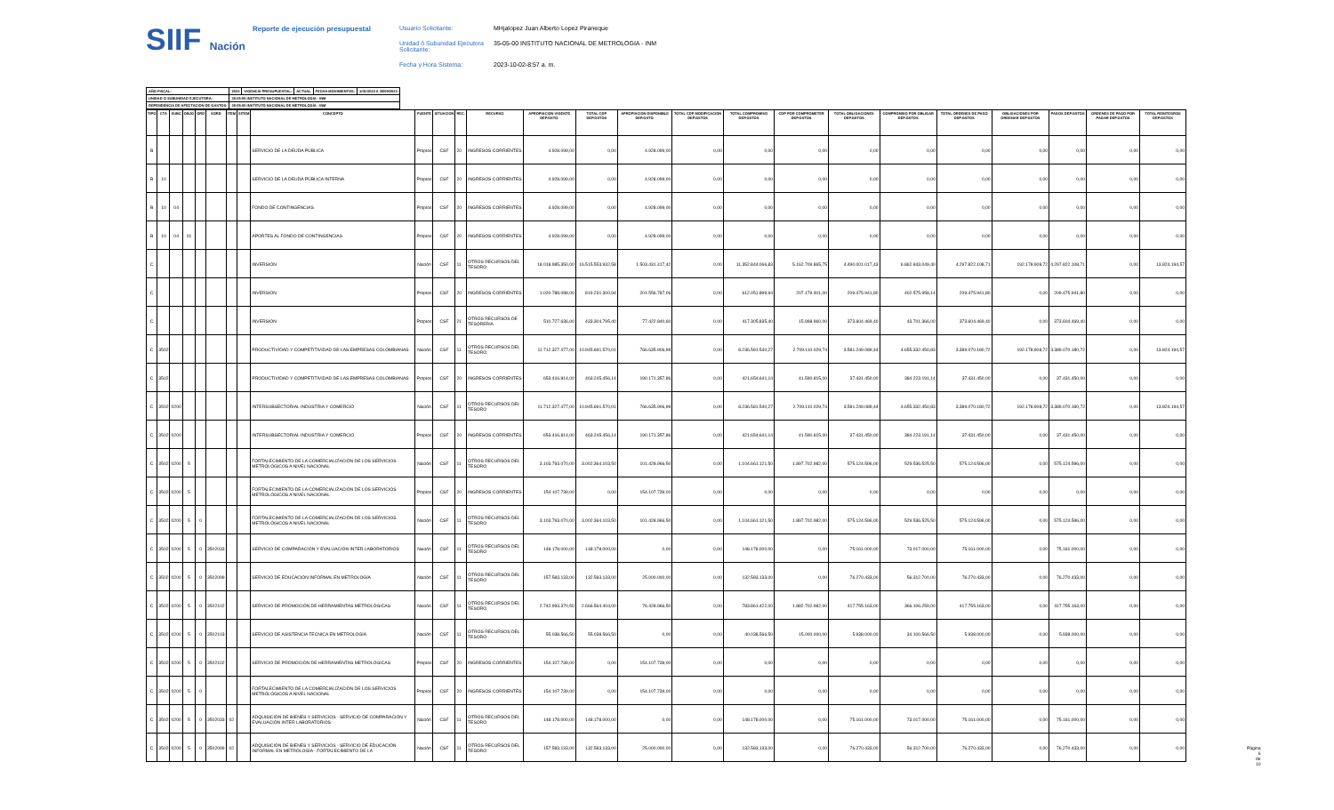SIIF Nación
Reporte de ejecución presupuestal Usuario Solicitante:
MHjalopez Juan Alberto Lopez Piraneque
Unidad ó Subunidad Ejecutora Solicitante:
35-05-00 INSTITUTO NACIONAL DE METROLOGIA - INM
Fecha y Hora Sistema:
2023-10-02-8:57 a. m.
| AÑO FISCAL: | 2023 | VIGENCIA PRESUPUESTAL: | ACTUAL | FECHA MOVIMIENTOS: | 1/01/2023 A 30/09/2023 |
| UNIDAD O SUBUNIDAD EJECUTORA: | 35-05-00 INSTITUTO NACIONAL DE METROLOGIA - INM | | | | |
| DEPENDENCIA DE AFECTACION DE GASTOS: | 35-05-00 INSTITUTO NACIONAL DE METROLOGÍA - INM | | | | |
| TIPO | CTA | SUBC | OBJG | ORD | SORD | ITEM | SITEM | CONCEPTO | FUENTE | SITUACION | REC. | RECURSO | APROPIACION VIGENTE DEP.GSTO. | TOTAL CDP DEP.GSTOS | APROPIACION DISPONIBLE DEP.GSTO. | TOTAL CDP MODIFICACION DEP.GSTOS | TOTAL COMPROMISO DEP.GSTOS | CDP POR COMPROMETER DEP.GSTOS | TOTAL OBLIGACIONES DEP.GSTOS | COMPROMISO POR OBLIGAR DEP.GSTOS | TOTAL ORDENES DE PAGO DEP.GSTOS | OBLIGACIONES POR ORDENAR DEP.GSTOS | PAGOS DEP.GSTOS | ORDENES DE PAGO POR PAGAR DEP.GSTOS | TOTAL REINTEGROS DEP.GSTOS |
| --- | --- | --- | --- | --- | --- | --- | --- | --- | --- | --- | --- | --- | --- | --- | --- | --- | --- | --- | --- | --- | --- | --- | --- | --- | --- |
| B | | | | | | | | SERVICIO DE LA DEUDA PÚBLICA | Propios | CSF | 20 | INGRESOS CORRIENTES | 4.928.099,00 | 0,00 | 4.928.099,00 | 0,00 | 0,00 | 0,00 | 0,00 | 0,00 | 0,00 | 0,00 | 0,00 | 0,00 | 0,00 |
| B | 10 | | | | | | | SERVICIO DE LA DEUDA PÚBLICA INTERNA | Propios | CSF | 20 | INGRESOS CORRIENTES | 4.928.099,00 | 0,00 | 4.928.099,00 | 0,00 | 0,00 | 0,00 | 0,00 | 0,00 | 0,00 | 0,00 | 0,00 | 0,00 | 0,00 |
| B | 10 | 04 | | | | | | FONDO DE CONTINGENCIAS | Propios | CSF | 20 | INGRESOS CORRIENTES | 4.928.099,00 | 0,00 | 4.928.099,00 | 0,00 | 0,00 | 0,00 | 0,00 | 0,00 | 0,00 | 0,00 | 0,00 | 0,00 | 0,00 |
| B | 10 | 04 | 01 | | | | | APORTES AL FONDO DE CONTINGENCIAS | Propios | CSF | 20 | INGRESOS CORRIENTES | 4.928.099,00 | 0,00 | 4.928.099,00 | 0,00 | 0,00 | 0,00 | 0,00 | 0,00 | 0,00 | 0,00 | 0,00 | 0,00 | 0,00 |
| C | | | | | | | | INVERSION | Nación | CSF | 11 | OTROS RECURSOS DEL TESORO | 18.018.985.350,00 | 16.515.553.932,58 | 1.503.431.417,42 | 0,00 | 11.352.844.066,83 | 5.162.709.865,75 | 4.490.001.017,43 | 6.862.843.049,40 | 4.297.822.108,71 | 192.178.908,72 | 4.297.822.108,71 | 0,00 | 13.824.194,57 |
| C | | | | | | | | INVERSION | Propios | CSF | 20 | INGRESOS CORRIENTES | 1.020.788.088,00 | 819.231.300,94 | 201.556.787,06 | 0,00 | 612.051.899,94 | 207.179.401,00 | 209.475.941,80 | 402.575.958,14 | 209.475.941,80 | 0,00 | 209.475.941,80 | 0,00 | 0,00 |
| C | | | | | | | | INVERSION | Propios | CSF | 21 | OTROS RECURSOS DE TESORERIA | 510.727.636,00 | 433.304.795,40 | 77.422.840,60 | 0,00 | 417.305.835,40 | 15.998.960,00 | 373.604.469,40 | 43.701.366,00 | 373.604.469,40 | 0,00 | 373.604.469,40 | 0,00 | 0,00 |
| C | 3502 | | | | | | | PRODUCTIVIDAD Y COMPETITIVIDAD DE LAS EMPRESAS COLOMBIANAS | Nación | CSF | 11 | OTROS RECURSOS DEL TESORO | 11.712.327.477,00 | 10.945.691.570,01 | 766.635.906,99 | 0,00 | 8.236.581.540,27 | 2.709.110.029,74 | 3.581.249.089,44 | 4.655.332.450,83 | 3.389.070.180,72 | 192.178.908,72 | 3.389.070.180,72 | 0,00 | 13.824.194,57 |
| C | 3502 | | | | | | | PRODUCTIVIDAD Y COMPETITIVIDAD DE LAS EMPRESAS COLOMBIANAS | Propios | CSF | 20 | INGRESOS CORRIENTES | 653.416.814,00 | 463.245.456,14 | 190.171.357,86 | 0,00 | 421.654.641,14 | 41.590.815,00 | 37.431.450,00 | 384.223.191,14 | 37.431.450,00 | 0,00 | 37.431.450,00 | 0,00 | 0,00 |
| C | 3502 | 0200 | | | | | | INTERSUBSECTORIAL INDUSTRIA Y COMERCIO | Nación | CSF | 11 | OTROS RECURSOS DEL TESORO | 11.712.327.477,00 | 10.945.691.570,01 | 766.635.906,99 | 0,00 | 8.236.581.540,27 | 2.709.110.029,74 | 3.581.249.089,44 | 4.655.332.450,83 | 3.389.070.180,72 | 192.178.908,72 | 3.389.070.180,72 | 0,00 | 13.824.194,57 |
| C | 3502 | 0200 | | | | | | INTERSUBSECTORIAL INDUSTRIA Y COMERCIO | Propios | CSF | 20 | INGRESOS CORRIENTES | 653.416.814,00 | 463.245.456,14 | 190.171.357,86 | 0,00 | 421.654.641,14 | 41.590.815,00 | 37.431.450,00 | 384.223.191,14 | 37.431.450,00 | 0,00 | 37.431.450,00 | 0,00 | 0,00 |
| C | 3502 | 0200 | 5 | | | | | FORTALECIMIENTO DE LA COMERCIALIZACIÓN DE LOS SERVICIOS METROLÓGICOS A NIVEL NACIONAL | Nación | CSF | 11 | OTROS RECURSOS DEL TESORO | 3.103.793.070,00 | 3.002.364.103,50 | 101.428.966,50 | 0,00 | 1.104.661.121,50 | 1.897.702.982,00 | 575.124.596,00 | 529.536.525,50 | 575.124.596,00 | 0,00 | 575.124.596,00 | 0,00 | 0,00 |
| C | 3502 | 0200 | 5 | | | | | FORTALECIMIENTO DE LA COMERCIALIZACIÓN DE LOS SERVICIOS METROLÓGICOS A NIVEL NACIONAL | Propios | CSF | 20 | INGRESOS CORRIENTES | 154.107.739,00 | 0,00 | 154.107.739,00 | 0,00 | 0,00 | 0,00 | 0,00 | 0,00 | 0,00 | 0,00 | 0,00 | 0,00 | 0,00 |
| C | 3502 | 0200 | 5 | 0 | | | | FORTALECIMIENTO DE LA COMERCIALIZACIÓN DE LOS SERVICIOS METROLÓGICOS A NIVEL NACIONAL | Nación | CSF | 11 | OTROS RECURSOS DEL TESORO | 3.103.793.070,00 | 3.002.364.103,50 | 101.428.966,50 | 0,00 | 1.104.661.121,50 | 1.897.702.982,00 | 575.124.596,00 | 529.536.525,50 | 575.124.596,00 | 0,00 | 575.124.596,00 | 0,00 | 0,00 |
| C | 3502 | 0200 | 5 | 0 | 3502033 | | | SERVICIO DE COMPARACIÓN Y EVALUACIÓN INTER LABORATORIOS | Nación | CSF | 11 | OTROS RECURSOS DEL TESORO | 148.178.000,00 | 148.178.000,00 | 0,00 | 0,00 | 148.178.000,00 | 0,00 | 75.161.000,00 | 73.017.000,00 | 75.161.000,00 | 0,00 | 75.161.000,00 | 0,00 | 0,00 |
| C | 3502 | 0200 | 5 | 0 | 3502099 | | | SERVICIO DE EDUCACIÓN INFORMAL EN METROLOGÍA | Nación | CSF | 11 | OTROS RECURSOS DEL TESORO | 157.583.133,00 | 132.583.133,00 | 25.000.000,00 | 0,00 | 132.583.133,00 | 0,00 | 76.270.433,00 | 56.312.700,00 | 76.270.433,00 | 0,00 | 76.270.433,00 | 0,00 | 0,00 |
| C | 3502 | 0200 | 5 | 0 | 3502102 | | | SERVICIO DE PROMOCIÓN DE HERRAMIENTAS METROLÓGICAS | Nación | CSF | 11 | OTROS RECURSOS DEL TESORO | 2.742.993.370,50 | 2.666.564.404,00 | 76.428.966,50 | 0,00 | 783.861.422,00 | 1.882.702.982,00 | 417.755.163,00 | 366.106.259,00 | 417.755.163,00 | 0,00 | 417.755.163,00 | 0,00 | 0,00 |
| C | 3502 | 0200 | 5 | 0 | 3502103 | | | SERVICIO DE ASISTENCIA TÉCNICA EN METROLOGÍA | Nación | CSF | 11 | OTROS RECURSOS DEL TESORO | 55.038.566,50 | 55.038.566,50 | 0,00 | 0,00 | 40.038.566,50 | 15.000.000,00 | 5.938.000,00 | 34.100.566,50 | 5.938.000,00 | 0,00 | 5.938.000,00 | 0,00 | 0,00 |
| C | 3502 | 0200 | 5 | 0 | 3502102 | | | SERVICIO DE PROMOCIÓN DE HERRAMIENTAS METROLÓGICAS | Propios | CSF | 20 | INGRESOS CORRIENTES | 154.107.739,00 | 0,00 | 154.107.739,00 | 0,00 | 0,00 | 0,00 | 0,00 | 0,00 | 0,00 | 0,00 | 0,00 | 0,00 | 0,00 |
| C | 3502 | 0200 | 5 | 0 | | | | FORTALECIMIENTO DE LA COMERCIALIZACIÓN DE LOS SERVICIOS METROLÓGICOS A NIVEL NACIONAL | Propios | CSF | 20 | INGRESOS CORRIENTES | 154.107.739,00 | 0,00 | 154.107.739,00 | 0,00 | 0,00 | 0,00 | 0,00 | 0,00 | 0,00 | 0,00 | 0,00 | 0,00 | 0,00 |
| C | 3502 | 0200 | 5 | 0 | 3502033 | 02 | | ADQUISICIÓN DE BIENES Y SERVICIOS - SERVICIO DE COMPARACIÓN Y EVALUACIÓN INTER LABORATORIOS | Nación | CSF | 11 | OTROS RECURSOS DEL TESORO | 148.178.000,00 | 148.178.000,00 | 0,00 | 0,00 | 148.178.000,00 | 0,00 | 75.161.000,00 | 73.017.000,00 | 75.161.000,00 | 0,00 | 75.161.000,00 | 0,00 | 0,00 |
| C | 3502 | 0200 | 5 | 0 | 3502099 | 02 | | ADQUISICIÓN DE BIENES Y SERVICIOS - SERVICIO DE EDUCACIÓN INFORMAL EN METROLOGÍA - FORTALECIMIENTO DE LA | Nación | CSF | 11 | OTROS RECURSOS DEL TESORO | 157.583.133,00 | 132.583.133,00 | 25.000.000,00 | 0,00 | 132.583.133,00 | 0,00 | 76.270.433,00 | 56.312.700,00 | 76.270.433,00 | 0,00 | 76.270.433,00 | 0,00 | 0,00 |
Página
6
de
10